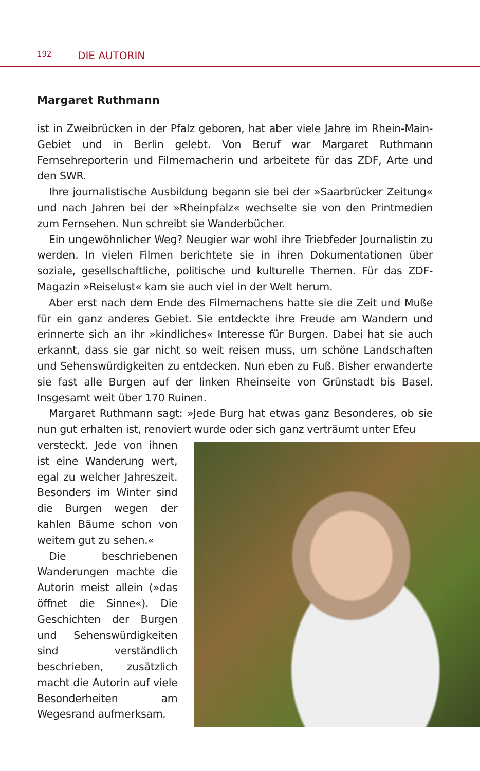192 DIE AUTORIN
Margaret Ruthmann
ist in Zweibrücken in der Pfalz geboren, hat aber viele Jahre im Rhein-Main-Gebiet und in Berlin gelebt. Von Beruf war Margaret Ruthmann Fernsehreporterin und Filmemacherin und arbeitete für das ZDF, Arte und den SWR.
Ihre journalistische Ausbildung begann sie bei der »Saarbrücker Zeitung« und nach Jahren bei der »Rheinpfalz« wechselte sie von den Printmedien zum Fernsehen. Nun schreibt sie Wanderbücher.
Ein ungewöhnlicher Weg? Neugier war wohl ihre Triebfeder Journalistin zu werden. In vielen Filmen berichtete sie in ihren Dokumentationen über soziale, gesellschaftliche, politische und kulturelle Themen. Für das ZDF-Magazin »Reiselust« kam sie auch viel in der Welt herum.
Aber erst nach dem Ende des Filmemachens hatte sie die Zeit und Muße für ein ganz anderes Gebiet. Sie entdeckte ihre Freude am Wandern und erinnerte sich an ihr »kindliches« Interesse für Burgen. Dabei hat sie auch erkannt, dass sie gar nicht so weit reisen muss, um schöne Landschaften und Sehenswürdigkeiten zu entdecken. Nun eben zu Fuß. Bisher erwanderte sie fast alle Burgen auf der linken Rheinseite von Grünstadt bis Basel. Insgesamt weit über 170 Ruinen.
Margaret Ruthmann sagt: »Jede Burg hat etwas ganz Besonderes, ob sie nun gut erhalten ist, renoviert wurde oder sich ganz verträumt unter Efeu
versteckt. Jede von ihnen ist eine Wanderung wert, egal zu welcher Jahreszeit. Besonders im Winter sind die Burgen wegen der kahlen Bäume schon von weitem gut zu sehen.«
Die beschriebenen Wanderungen machte die Autorin meist allein (»das öffnet die Sinne«). Die Geschichten der Burgen und Sehenswürdigkeiten sind verständlich beschrieben, zusätzlich macht die Autorin auf viele Besonderheiten am Wegesrand aufmerksam.